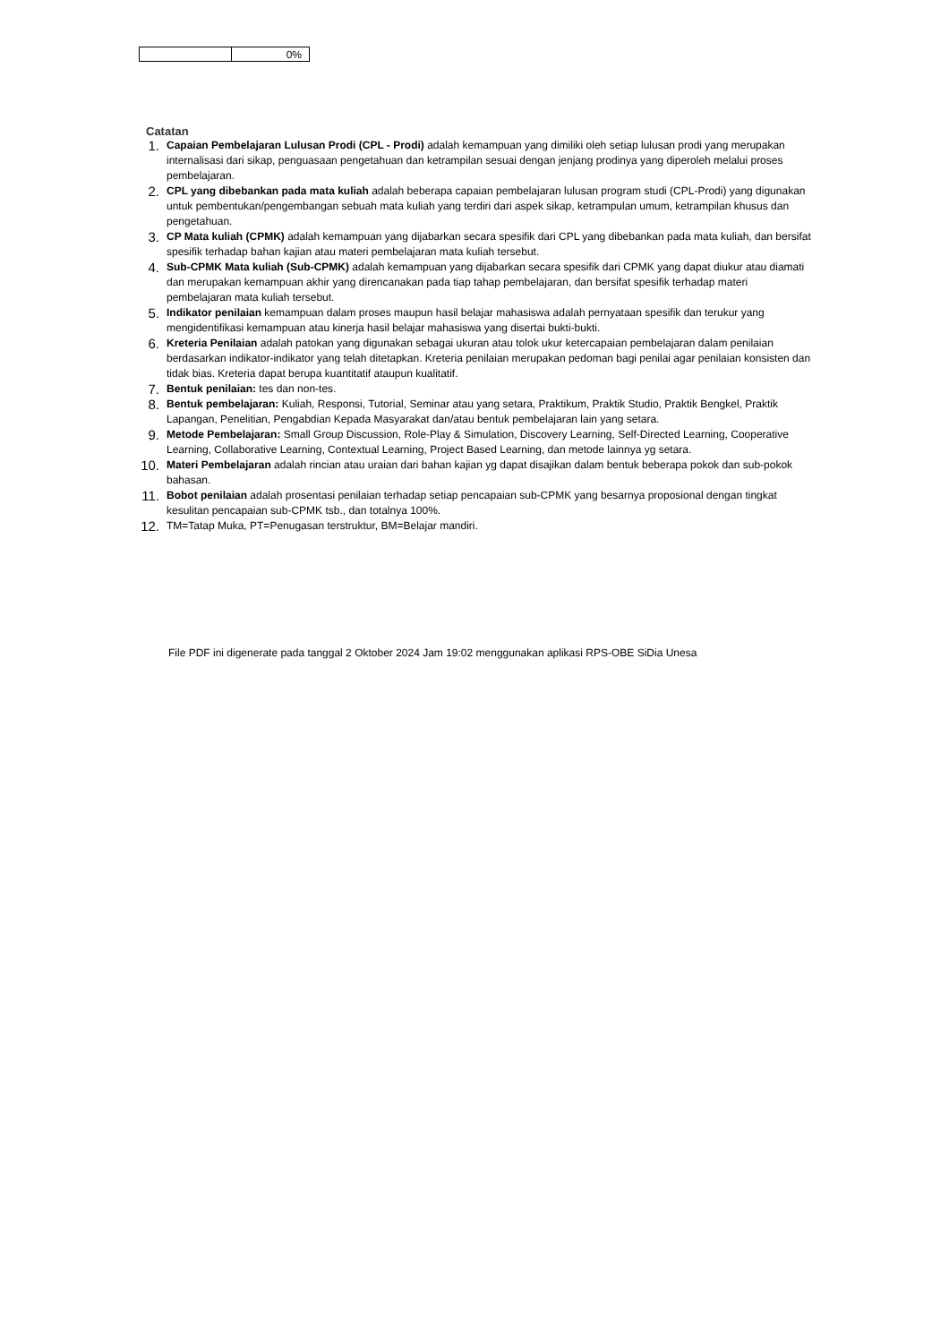| | 0% |
Catatan
1. Capaian Pembelajaran Lulusan Prodi (CPL - Prodi) adalah kemampuan yang dimiliki oleh setiap lulusan prodi yang merupakan internalisasi dari sikap, penguasaan pengetahuan dan ketrampilan sesuai dengan jenjang prodinya yang diperoleh melalui proses pembelajaran.
2. CPL yang dibebankan pada mata kuliah adalah beberapa capaian pembelajaran lulusan program studi (CPL-Prodi) yang digunakan untuk pembentukan/pengembangan sebuah mata kuliah yang terdiri dari aspek sikap, ketrampulan umum, ketrampilan khusus dan pengetahuan.
3. CP Mata kuliah (CPMK) adalah kemampuan yang dijabarkan secara spesifik dari CPL yang dibebankan pada mata kuliah, dan bersifat spesifik terhadap bahan kajian atau materi pembelajaran mata kuliah tersebut.
4. Sub-CPMK Mata kuliah (Sub-CPMK) adalah kemampuan yang dijabarkan secara spesifik dari CPMK yang dapat diukur atau diamati dan merupakan kemampuan akhir yang direncanakan pada tiap tahap pembelajaran, dan bersifat spesifik terhadap materi pembelajaran mata kuliah tersebut.
5. Indikator penilaian kemampuan dalam proses maupun hasil belajar mahasiswa adalah pernyataan spesifik dan terukur yang mengidentifikasi kemampuan atau kinerja hasil belajar mahasiswa yang disertai bukti-bukti.
6. Kreteria Penilaian adalah patokan yang digunakan sebagai ukuran atau tolok ukur ketercapaian pembelajaran dalam penilaian berdasarkan indikator-indikator yang telah ditetapkan. Kreteria penilaian merupakan pedoman bagi penilai agar penilaian konsisten dan tidak bias. Kreteria dapat berupa kuantitatif ataupun kualitatif.
7. Bentuk penilaian: tes dan non-tes.
8. Bentuk pembelajaran: Kuliah, Responsi, Tutorial, Seminar atau yang setara, Praktikum, Praktik Studio, Praktik Bengkel, Praktik Lapangan, Penelitian, Pengabdian Kepada Masyarakat dan/atau bentuk pembelajaran lain yang setara.
9. Metode Pembelajaran: Small Group Discussion, Role-Play & Simulation, Discovery Learning, Self-Directed Learning, Cooperative Learning, Collaborative Learning, Contextual Learning, Project Based Learning, dan metode lainnya yg setara.
10. Materi Pembelajaran adalah rincian atau uraian dari bahan kajian yg dapat disajikan dalam bentuk beberapa pokok dan sub-pokok bahasan.
11. Bobot penilaian adalah prosentasi penilaian terhadap setiap pencapaian sub-CPMK yang besarnya proposional dengan tingkat kesulitan pencapaian sub-CPMK tsb., dan totalnya 100%.
12. TM=Tatap Muka, PT=Penugasan terstruktur, BM=Belajar mandiri.
File PDF ini digenerate pada tanggal 2 Oktober 2024 Jam 19:02 menggunakan aplikasi RPS-OBE SiDia Unesa